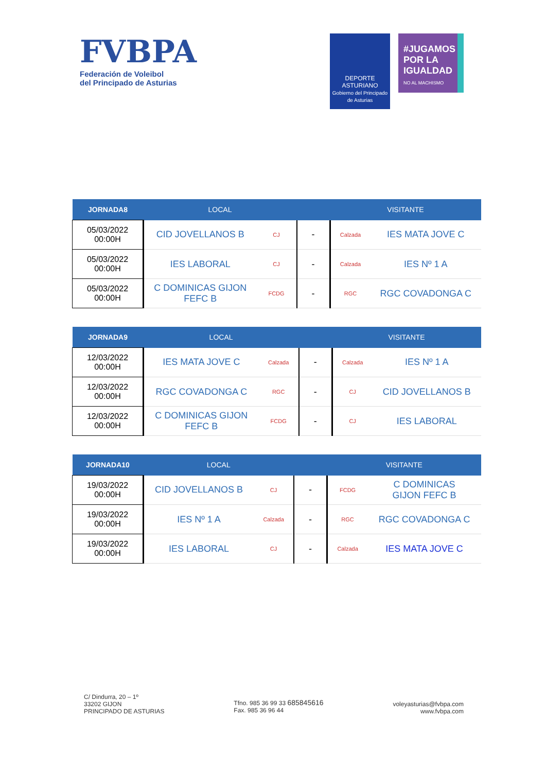FVBPA
Federación de Voleibol
del Principado de Asturias
DEPORTE
ASTURIANO
Gobierno del Principado de Asturias
#JUGAMOS POR LA IGUALDAD
NO AL MACHISMO
| JORNADA8 | LOCAL | | | VISITANTE | |
| --- | --- | --- | --- | --- | --- |
| 05/03/2022 00:00H | CID JOVELLANOS B | CJ | - | Calzada | IES MATA JOVE C |
| 05/03/2022 00:00H | IES LABORAL | CJ | - | Calzada | IES Nº 1 A |
| 05/03/2022 00:00H | C DOMINICAS GIJON FEFC B | FCDG | - | RGC | RGC COVADONGA C |
| JORNADA9 | LOCAL | | | VISITANTE | |
| --- | --- | --- | --- | --- | --- |
| 12/03/2022 00:00H | IES MATA JOVE C | Calzada | - | Calzada | IES Nº 1 A |
| 12/03/2022 00:00H | RGC COVADONGA C | RGC | - | CJ | CID JOVELLANOS B |
| 12/03/2022 00:00H | C DOMINICAS GIJON FEFC B | FCDG | - | CJ | IES LABORAL |
| JORNADA10 | LOCAL | | | VISITANTE | |
| --- | --- | --- | --- | --- | --- |
| 19/03/2022 00:00H | CID JOVELLANOS B | CJ | - | FCDG | C DOMINICAS GIJON FEFC B |
| 19/03/2022 00:00H | IES Nº 1 A | Calzada | - | RGC | RGC COVADONGA C |
| 19/03/2022 00:00H | IES LABORAL | CJ | - | Calzada | IES MATA JOVE C |
C/ Dindurra, 20 – 1º
33202 GIJON
PRINCIPADO DE ASTURIAS
Tfno. 985 36 99 33 685845616
Fax. 985 36 96 44
voleyasturias@fvbpa.com
www.fvbpa.com